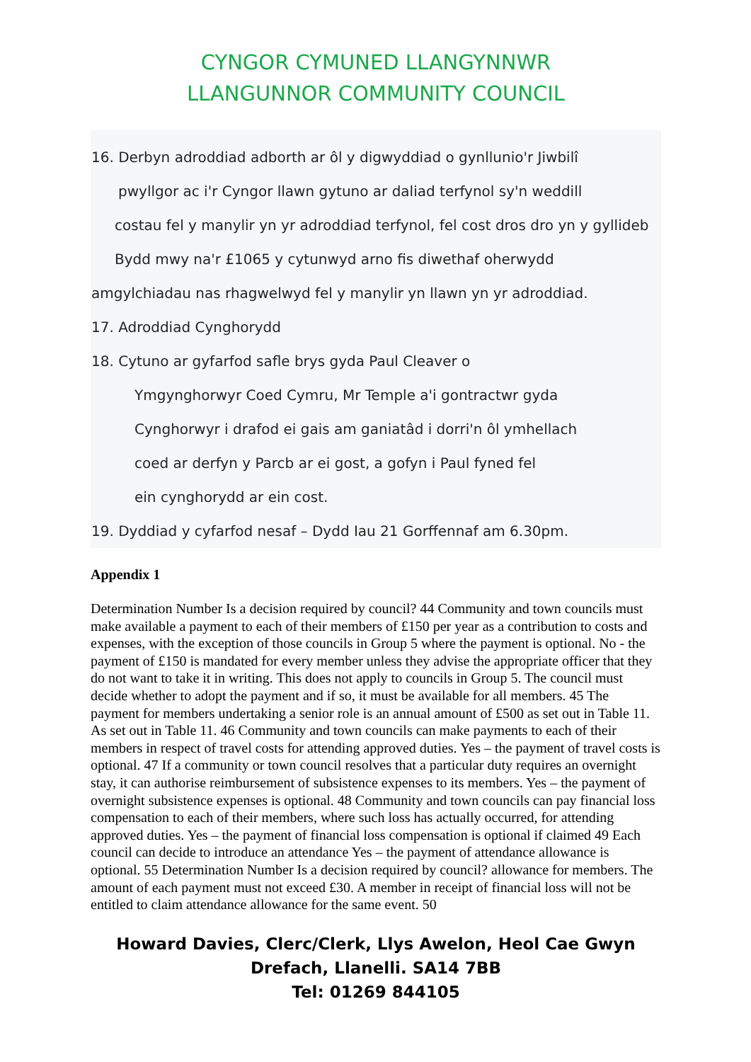CYNGOR CYMUNED LLANGYNNWR
LLANGUNNOR COMMUNITY COUNCIL
16. Derbyn adroddiad adborth ar ôl y digwyddiad o gynllunio'r Jiwbilî
pwyllgor ac i'r Cyngor llawn gytuno ar daliad terfynol sy'n weddill
costau fel y manylir yn yr adroddiad terfynol, fel cost dros dro yn y gyllideb
Bydd mwy na'r £1065 y cytunwyd arno fis diwethaf oherwydd
amgylchiadau nas rhagwelwyd fel y manylir yn llawn yn yr adroddiad.
17. Adroddiad Cynghorydd
18. Cytuno ar gyfarfod safle brys gyda Paul Cleaver o
Ymgynghorwyr Coed Cymru, Mr Temple a'i gontractwr gyda
Cynghorwyr i drafod ei gais am ganiatâd i dorri'n ôl ymhellach
coed ar derfyn y Parcb ar ei gost, a gofyn i Paul fyned fel
ein cynghorydd ar ein cost.
19. Dyddiad y cyfarfod nesaf – Dydd Iau 21 Gorffennaf am 6.30pm.
Appendix 1
Determination Number Is a decision required by council? 44 Community and town councils must make available a payment to each of their members of £150 per year as a contribution to costs and expenses, with the exception of those councils in Group 5 where the payment is optional. No - the payment of £150 is mandated for every member unless they advise the appropriate officer that they do not want to take it in writing. This does not apply to councils in Group 5. The council must decide whether to adopt the payment and if so, it must be available for all members. 45 The payment for members undertaking a senior role is an annual amount of £500 as set out in Table 11. As set out in Table 11. 46 Community and town councils can make payments to each of their members in respect of travel costs for attending approved duties. Yes – the payment of travel costs is optional. 47 If a community or town council resolves that a particular duty requires an overnight stay, it can authorise reimbursement of subsistence expenses to its members. Yes – the payment of overnight subsistence expenses is optional. 48 Community and town councils can pay financial loss compensation to each of their members, where such loss has actually occurred, for attending approved duties. Yes – the payment of financial loss compensation is optional if claimed 49 Each council can decide to introduce an attendance Yes – the payment of attendance allowance is optional. 55 Determination Number Is a decision required by council? allowance for members. The amount of each payment must not exceed £30. A member in receipt of financial loss will not be entitled to claim attendance allowance for the same event. 50
Howard Davies, Clerc/Clerk, Llys Awelon, Heol Cae Gwyn
Drefach, Llanelli. SA14 7BB
Tel: 01269 844105